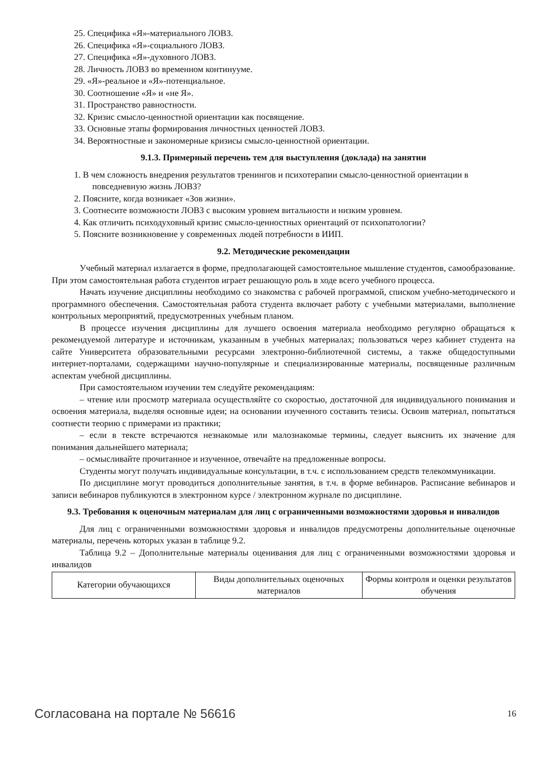25. Специфика «Я»-материального ЛОВЗ.
26. Специфика «Я»-социального ЛОВЗ.
27. Специфика «Я»-духовного ЛОВЗ.
28. Личность ЛОВЗ во временном континууме.
29. «Я»-реальное и «Я»-потенциальное.
30. Соотношение «Я» и «не Я».
31. Пространство равностности.
32. Кризис смысло-ценностной ориентации как посвящение.
33. Основные этапы формирования личностных ценностей ЛОВЗ.
34. Вероятностные и закономерные кризисы смысло-ценностной ориентации.
9.1.3. Примерный перечень тем для выступления (доклада) на занятии
1. В чем сложность внедрения результатов тренингов и психотерапии смысло-ценностной ориентации в повседневную жизнь ЛОВЗ?
2. Поясните, когда возникает «Зов жизни».
3. Соотнесите возможности ЛОВЗ с высоким уровнем витальности и низким уровнем.
4. Как отличить психодуховный кризис смысло-ценностных ориентаций от психопатологии?
5. Поясните возникновение у современных людей потребности в ИИП.
9.2. Методические рекомендации
Учебный материал излагается в форме, предполагающей самостоятельное мышление студентов, самообразование. При этом самостоятельная работа студентов играет решающую роль в ходе всего учебного процесса.
Начать изучение дисциплины необходимо со знакомства с рабочей программой, списком учебно-методического и программного обеспечения. Самостоятельная работа студента включает работу с учебными материалами, выполнение контрольных мероприятий, предусмотренных учебным планом.
В процессе изучения дисциплины для лучшего освоения материала необходимо регулярно обращаться к рекомендуемой литературе и источникам, указанным в учебных материалах; пользоваться через кабинет студента на сайте Университета образовательными ресурсами электронно-библиотечной системы, а также общедоступными интернет-порталами, содержащими научно-популярные и специализированные материалы, посвященные различным аспектам учебной дисциплины.
При самостоятельном изучении тем следуйте рекомендациям:
– чтение или просмотр материала осуществляйте со скоростью, достаточной для индивидуального понимания и освоения материала, выделяя основные идеи; на основании изученного составить тезисы. Освоив материал, попытаться соотнести теорию с примерами из практики;
– если в тексте встречаются незнакомые или малознакомые термины, следует выяснить их значение для понимания дальнейшего материала;
– осмысливайте прочитанное и изученное, отвечайте на предложенные вопросы.
Студенты могут получать индивидуальные консультации, в т.ч. с использованием средств телекоммуникации.
По дисциплине могут проводиться дополнительные занятия, в т.ч. в форме вебинаров. Расписание вебинаров и записи вебинаров публикуются в электронном курсе / электронном журнале по дисциплине.
9.3. Требования к оценочным материалам для лиц с ограниченными возможностями здоровья и инвалидов
Для лиц с ограниченными возможностями здоровья и инвалидов предусмотрены дополнительные оценочные материалы, перечень которых указан в таблице 9.2.
Таблица 9.2 – Дополнительные материалы оценивания для лиц с ограниченными возможностями здоровья и инвалидов
| Категории обучающихся | Виды дополнительных оценочных материалов | Формы контроля и оценки результатов обучения |
Согласована на портале № 56616 16